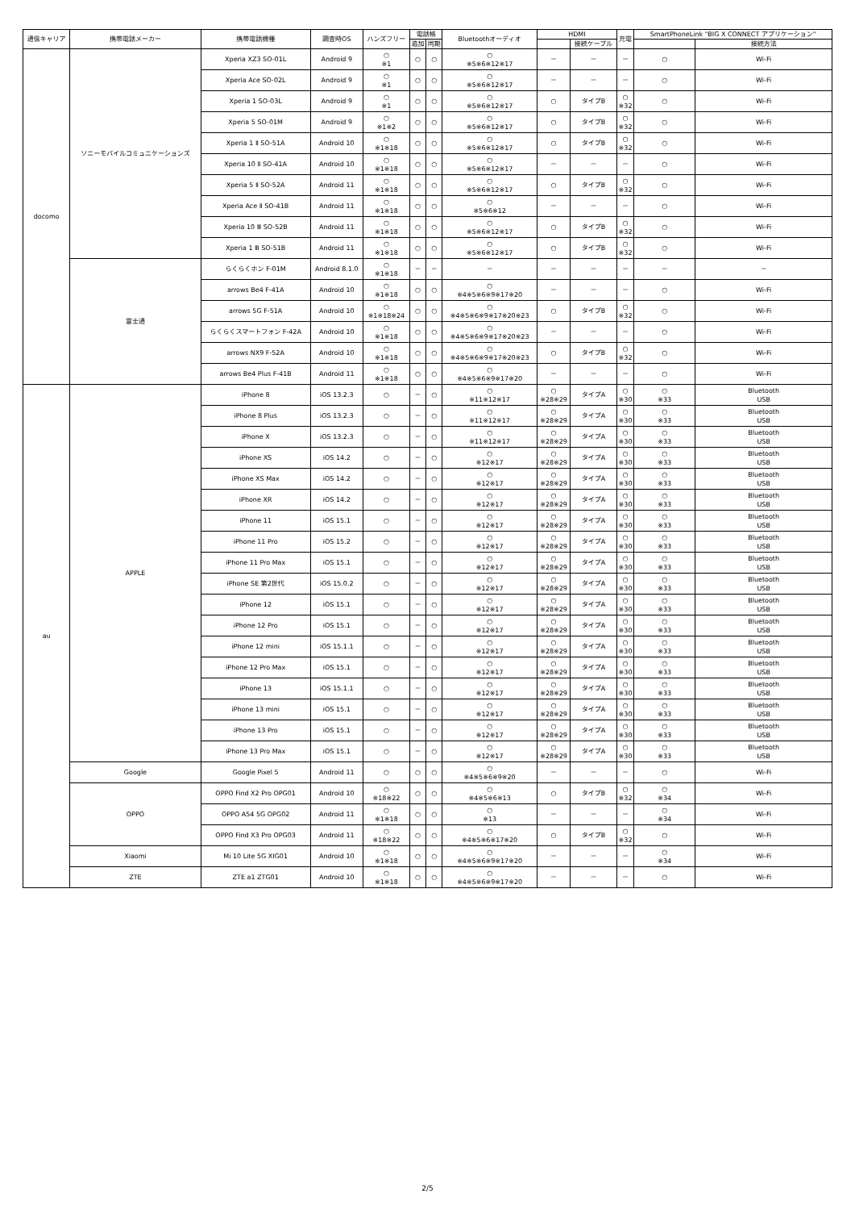| 通信キャリア | 携帯電話メーカー | 携帯電話機種 | 調査時OS | ハンズフリー | 電話帳 | | Bluetoothオーディオ | HDMI | | 充電 | SmartPhoneLink "BIG X CONNECT アプリケーション" | |
| --- | --- | --- | --- | --- | --- | --- | --- | --- | --- | --- | --- | --- |
| | | | | | 追加 | 同期 | | | 接続ケーブル | | | 接続方法 |
| docomo | ソニーモバイルコミュニケーションズ | Xperia XZ3 SO-01L | Android 9 | ○ ※1 | ○ | ○ | ○ ※5※6※12※17 | － | － | － | ○ | Wi-Fi |
| | | Xperia Ace SO-02L | Android 9 | ○ ※1 | ○ | ○ | ○ ※5※6※12※17 | － | － | － | ○ | Wi-Fi |
| | | Xperia 1 SO-03L | Android 9 | ○ ※1 | ○ | ○ | ○ ※5※6※12※17 | ○ | タイプB | ○ ※32 | ○ | Wi-Fi |
| | | Xperia 5 SO-01M | Android 9 | ○ ※1※2 | ○ | ○ | ○ ※5※6※12※17 | ○ | タイプB | ○ ※32 | ○ | Wi-Fi |
| | | Xperia 1 Ⅱ SO-51A | Android 10 | ○ ※1※18 | ○ | ○ | ○ ※5※6※12※17 | ○ | タイプB | ○ ※32 | ○ | Wi-Fi |
| | | Xperia 10 Ⅱ SO-41A | Android 10 | ○ ※1※18 | ○ | ○ | ○ ※5※6※12※17 | － | － | － | ○ | Wi-Fi |
| | | Xperia 5 Ⅱ SO-52A | Android 11 | ○ ※1※18 | ○ | ○ | ○ ※5※6※12※17 | ○ | タイプB | ○ ※32 | ○ | Wi-Fi |
| | | Xperia Ace Ⅱ SO-41B | Android 11 | ○ ※1※18 | ○ | ○ | ○ ※5※6※12 | － | － | － | ○ | Wi-Fi |
| | | Xperia 10 Ⅲ SO-52B | Android 11 | ○ ※1※18 | ○ | ○ | ○ ※5※6※12※17 | ○ | タイプB | ○ ※32 | ○ | Wi-Fi |
| | | Xperia 1 Ⅲ SO-51B | Android 11 | ○ ※1※18 | ○ | ○ | ○ ※5※6※12※17 | ○ | タイプB | ○ ※32 | ○ | Wi-Fi |
| | 富士通 | らくらくホン F-01M | Android 8.1.0 | ○ ※1※18 | － | － | － | － | － | － | － | － |
| | | arrows Be4 F-41A | Android 10 | ○ ※1※18 | ○ | ○ | ○ ※4※5※6※9※17※20 | － | － | － | ○ | Wi-Fi |
| | | arrows 5G F-51A | Android 10 | ○ ※1※18※24 | ○ | ○ | ○ ※4※5※6※9※17※20※23 | ○ | タイプB | ○ ※32 | ○ | Wi-Fi |
| | | らくらくスマートフォン F-42A | Android 10 | ○ ※1※18 | ○ | ○ | ○ ※4※5※6※9※17※20※23 | － | － | － | ○ | Wi-Fi |
| | | arrows NX9 F-52A | Android 10 | ○ ※1※18 | ○ | ○ | ○ ※4※5※6※9※17※20※23 | ○ | タイプB | ○ ※32 | ○ | Wi-Fi |
| | | arrows Be4 Plus F-41B | Android 11 | ○ ※1※18 | ○ | ○ | ○ ※4※5※6※9※17※20 | － | － | － | ○ | Wi-Fi |
| au | APPLE | iPhone 8 | iOS 13.2.3 | ○ | － | ○ | ○ ※11※12※17 | ○ ※28※29 | タイプA | ○ ※30 | ○ ※33 | Bluetooth USB |
| | | iPhone 8 Plus | iOS 13.2.3 | ○ | － | ○ | ○ ※11※12※17 | ○ ※28※29 | タイプA | ○ ※30 | ○ ※33 | Bluetooth USB |
| | | iPhone X | iOS 13.2.3 | ○ | － | ○ | ○ ※11※12※17 | ○ ※28※29 | タイプA | ○ ※30 | ○ ※33 | Bluetooth USB |
| | | iPhone XS | iOS 14.2 | ○ | － | ○ | ○ ※12※17 | ○ ※28※29 | タイプA | ○ ※30 | ○ ※33 | Bluetooth USB |
| | | iPhone XS Max | iOS 14.2 | ○ | － | ○ | ○ ※12※17 | ○ ※28※29 | タイプA | ○ ※30 | ○ ※33 | Bluetooth USB |
| | | iPhone XR | iOS 14.2 | ○ | － | ○ | ○ ※12※17 | ○ ※28※29 | タイプA | ○ ※30 | ○ ※33 | Bluetooth USB |
| | | iPhone 11 | iOS 15.1 | ○ | － | ○ | ○ ※12※17 | ○ ※28※29 | タイプA | ○ ※30 | ○ ※33 | Bluetooth USB |
| | | iPhone 11 Pro | iOS 15.2 | ○ | － | ○ | ○ ※12※17 | ○ ※28※29 | タイプA | ○ ※30 | ○ ※33 | Bluetooth USB |
| | | iPhone 11 Pro Max | iOS 15.1 | ○ | － | ○ | ○ ※12※17 | ○ ※28※29 | タイプA | ○ ※30 | ○ ※33 | Bluetooth USB |
| | | iPhone SE 第2世代 | iOS 15.0.2 | ○ | － | ○ | ○ ※12※17 | ○ ※28※29 | タイプA | ○ ※30 | ○ ※33 | Bluetooth USB |
| | | iPhone 12 | iOS 15.1 | ○ | － | ○ | ○ ※12※17 | ○ ※28※29 | タイプA | ○ ※30 | ○ ※33 | Bluetooth USB |
| | | iPhone 12 Pro | iOS 15.1 | ○ | － | ○ | ○ ※12※17 | ○ ※28※29 | タイプA | ○ ※30 | ○ ※33 | Bluetooth USB |
| | | iPhone 12 mini | iOS 15.1.1 | ○ | － | ○ | ○ ※12※17 | ○ ※28※29 | タイプA | ○ ※30 | ○ ※33 | Bluetooth USB |
| | | iPhone 12 Pro Max | iOS 15.1 | ○ | － | ○ | ○ ※12※17 | ○ ※28※29 | タイプA | ○ ※30 | ○ ※33 | Bluetooth USB |
| | | iPhone 13 | iOS 15.1.1 | ○ | － | ○ | ○ ※12※17 | ○ ※28※29 | タイプA | ○ ※30 | ○ ※33 | Bluetooth USB |
| | | iPhone 13 mini | iOS 15.1 | ○ | － | ○ | ○ ※12※17 | ○ ※28※29 | タイプA | ○ ※30 | ○ ※33 | Bluetooth USB |
| | | iPhone 13 Pro | iOS 15.1 | ○ | － | ○ | ○ ※12※17 | ○ ※28※29 | タイプA | ○ ※30 | ○ ※33 | Bluetooth USB |
| | | iPhone 13 Pro Max | iOS 15.1 | ○ | － | ○ | ○ ※12※17 | ○ ※28※29 | タイプA | ○ ※30 | ○ ※33 | Bluetooth USB |
| | Google | Google Pixel 5 | Android 11 | ○ | ○ | ○ | ○ ※4※5※6※9※20 | － | － | － | ○ | Wi-Fi |
| | OPPO | OPPO Find X2 Pro OPG01 | Android 10 | ○ ※18※22 | ○ | ○ | ○ ※4※5※6※13 | ○ | タイプB | ○ ※32 | ○ ※34 | Wi-Fi |
| | | OPPO A54 5G OPG02 | Android 11 | ○ ※1※18 | ○ | ○ | ○ ※13 | － | － | － | ○ ※34 | Wi-Fi |
| | | OPPO Find X3 Pro OPG03 | Android 11 | ○ ※18※22 | ○ | ○ | ○ ※4※5※6※17※20 | ○ | タイプB | ○ ※32 | ○ | Wi-Fi |
| | Xiaomi | Mi 10 Lite 5G XIG01 | Android 10 | ○ ※1※18 | ○ | ○ | ○ ※4※5※6※9※17※20 | － | － | － | ○ ※34 | Wi-Fi |
| | ZTE | ZTE a1 ZTG01 | Android 10 | ○ ※1※18 | ○ | ○ | ○ ※4※5※6※9※17※20 | － | － | － | ○ | Wi-Fi |
2/5